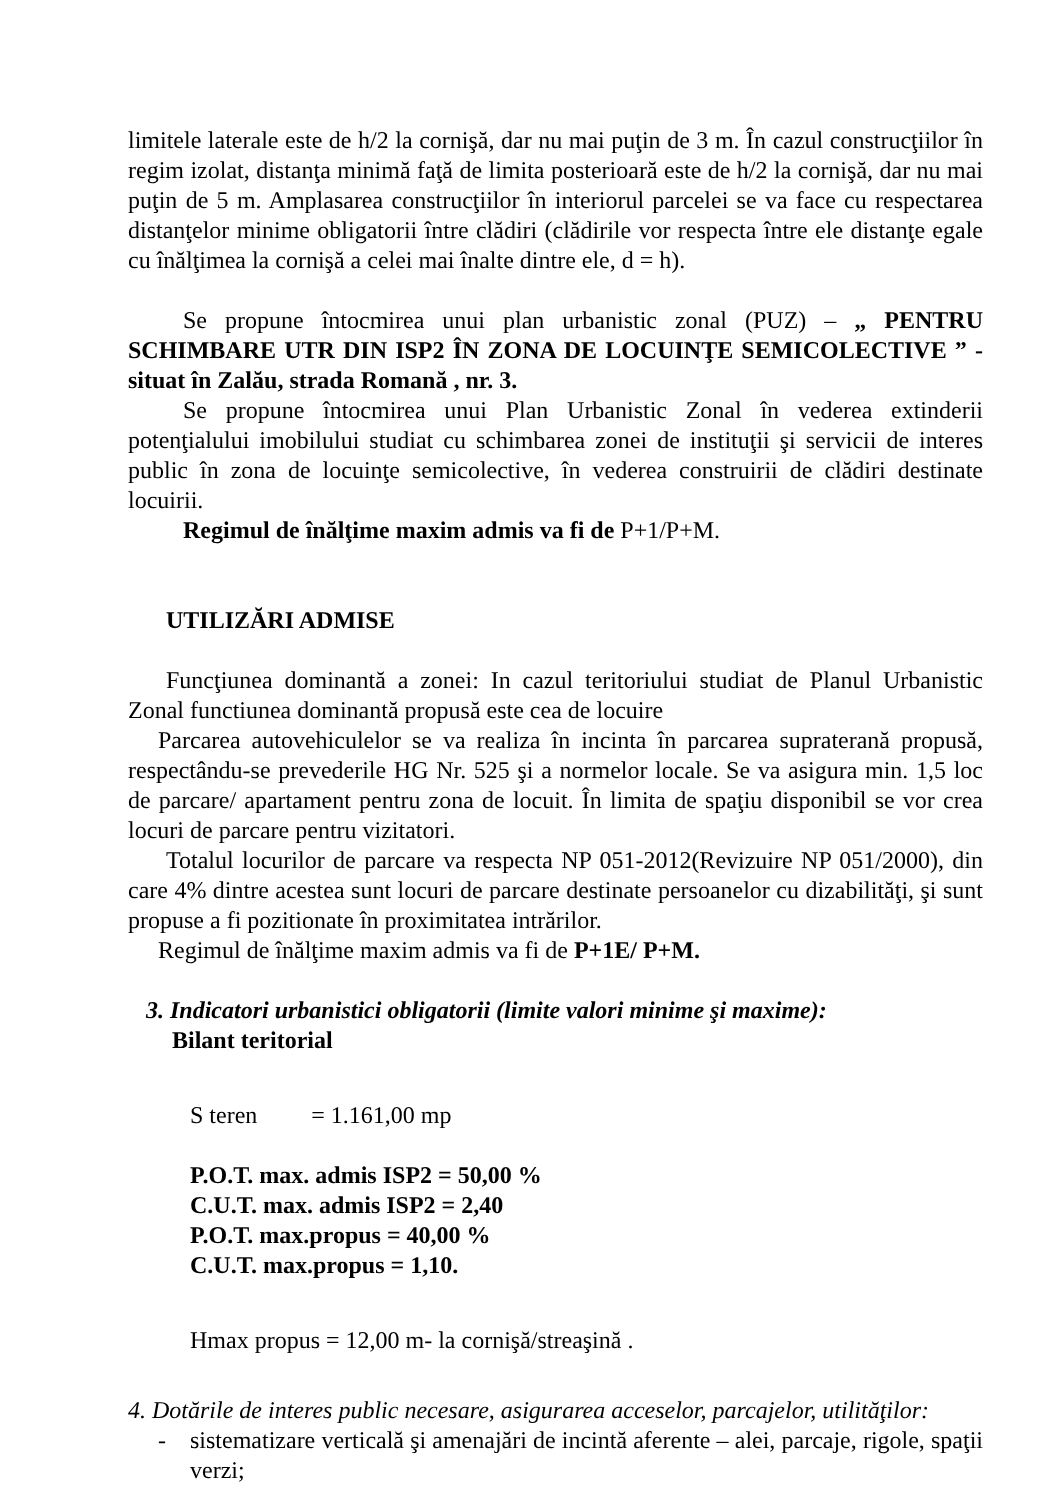limitele laterale este de h/2 la cornişă, dar nu mai puţin de 3 m. În cazul construcţiilor în regim izolat, distanţa minimă faţă de limita posterioară este de h/2 la cornişă, dar nu mai puţin de 5 m. Amplasarea construcţiilor în interiorul parcelei se va face cu respectarea distanţelor minime obligatorii între clădiri (clădirile vor respecta între ele distanţe egale cu înălţimea la cornişă a celei mai înalte dintre ele, d = h).
Se propune întocmirea unui plan urbanistic zonal (PUZ) – „ PENTRU SCHIMBARE UTR DIN ISP2 ÎN ZONA DE LOCUINŢE SEMICOLECTIVE ” - situat în Zalău, strada Romană , nr. 3.
Se propune întocmirea unui Plan Urbanistic Zonal în vederea extinderii potenţialului imobilului studiat cu schimbarea zonei de instituţii şi servicii de interes public în zona de locuinţe semicolective, în vederea construirii de clădiri destinate locuirii.
Regimul de înălţime maxim admis va fi de P+1/P+M.
UTILIZĂRI ADMISE
Funcţiunea dominantă a zonei: In cazul teritoriului studiat de Planul Urbanistic Zonal functiunea dominantă propusă este cea de locuire
Parcarea autovehiculelor se va realiza în incinta în parcarea supraterană propusă, respectându-se prevederile HG Nr. 525 şi a normelor locale. Se va asigura min. 1,5 loc de parcare/ apartament pentru zona de locuit. În limita de spaţiu disponibil se vor crea locuri de parcare pentru vizitatori.
Totalul locurilor de parcare va respecta NP 051-2012(Revizuire NP 051/2000), din care 4% dintre acestea sunt locuri de parcare destinate persoanelor cu dizabilităţi, şi sunt propuse a fi pozitionate în proximitatea intrărilor.
Regimul de înălţime maxim admis va fi de P+1E/ P+M.
3. Indicatori urbanistici obligatorii (limite valori minime şi maxime):
Bilant teritorial
S teren = 1.161,00 mp
P.O.T. max. admis ISP2 = 50,00 %
C.U.T. max. admis ISP2 = 2,40
P.O.T. max.propus = 40,00 %
C.U.T. max.propus = 1,10.
Hmax propus = 12,00 m- la cornişă/streaşină .
4. Dotările de interes public necesare, asigurarea acceselor, parcajelor, utilităţilor:
- sistematizare verticală şi amenajări de incintă aferente – alei, parcaje, rigole, spaţii verzi;